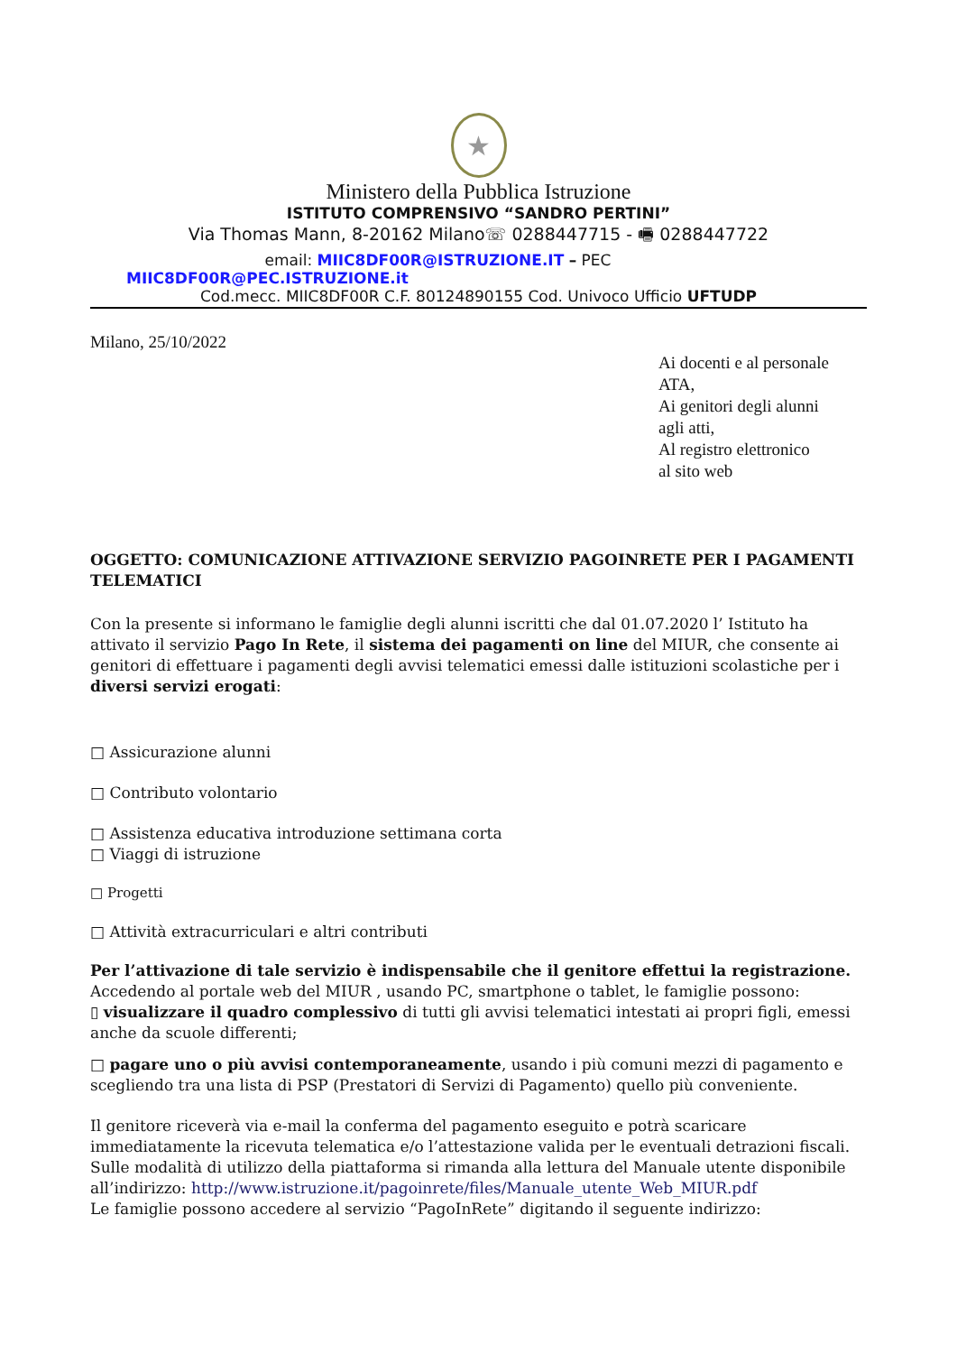★
Ministero della Pubblica Istruzione
ISTITUTO COMPRENSIVO “SANDRO PERTINI”
Via Thomas Mann, 8-20162 Milano☏ 0288447715 - 🖷 0288447722
email: MIIC8DF00R@ISTRUZIONE.IT – PEC
MIIC8DF00R@PEC.ISTRUZIONE.it
Cod.mecc. MIIC8DF00R C.F. 80124890155 Cod. Univoco Ufficio UFTUDP
Milano, 25/10/2022
Ai docenti e al personale
ATA,
Ai genitori degli alunni
agli atti,
Al registro elettronico
al sito web
OGGETTO: COMUNICAZIONE ATTIVAZIONE SERVIZIO PAGOINRETE PER I PAGAMENTI TELEMATICI
Con la presente si informano le famiglie degli alunni iscritti che dal 01.07.2020 l’ Istituto ha attivato il servizio Pago In Rete, il sistema dei pagamenti on line del MIUR, che consente ai genitori di effettuare i pagamenti degli avvisi telematici emessi dalle istituzioni scolastiche per i diversi servizi erogati:
□ Assicurazione alunni
□ Contributo volontario
□ Assistenza educativa introduzione settimana corta
□ Viaggi di istruzione
□ Progetti
□ Attività extracurriculari e altri contributi
Per l’attivazione di tale servizio è indispensabile che il genitore effettui la registrazione.
Accedendo al portale web del MIUR , usando PC, smartphone o tablet, le famiglie possono:
▯ visualizzare il quadro complessivo di tutti gli avvisi telematici intestati ai propri figli, emessi anche da scuole differenti;
□ pagare uno o più avvisi contemporaneamente, usando i più comuni mezzi di pagamento e scegliendo tra una lista di PSP (Prestatori di Servizi di Pagamento) quello più conveniente.
Il genitore riceverà via e-mail la conferma del pagamento eseguito e potrà scaricare immediatamente la ricevuta telematica e/o l’attestazione valida per le eventuali detrazioni fiscali.
Sulle modalità di utilizzo della piattaforma si rimanda alla lettura del Manuale utente disponibile all’indirizzo: http://www.istruzione.it/pagoinrete/files/Manuale_utente_Web_MIUR.pdf
Le famiglie possono accedere al servizio “PagoInRete” digitando il seguente indirizzo: